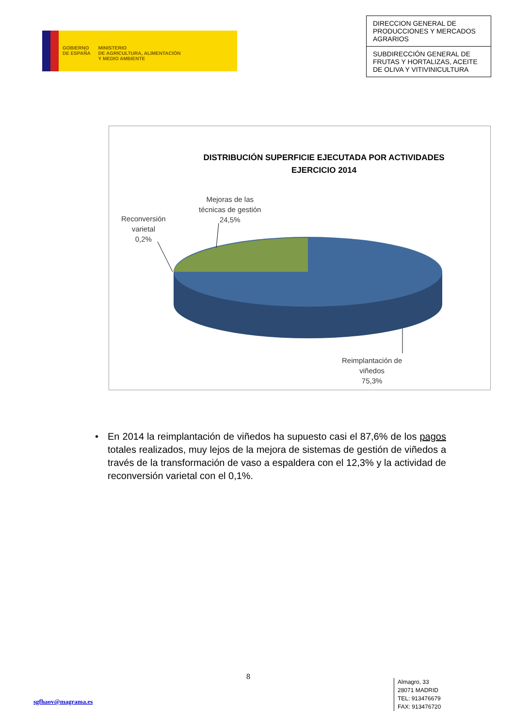GOBIERNO
DE ESPAÑA
MINISTERIO
DE AGRICULTURA, ALIMENTACIÓN
Y MEDIO AMBIENTE
DIRECCION GENERAL DE PRODUCCIONES Y MERCADOS AGRARIOS
SUBDIRECCIÓN GENERAL DE FRUTAS Y HORTALIZAS, ACEITE DE OLIVA Y VITIVINICULTURA
DISTRIBUCIÓN SUPERFICIE EJECUTADA POR ACTIVIDADES
EJERCICIO 2014
Mejoras de las
técnicas de gestión
24,5%
Reconversión
varietal
0,2%
Reimplantación de
viñedos
75,3%
• En 2014 la reimplantación de viñedos ha supuesto casi el 87,6% de los pagos totales realizados, muy lejos de la mejora de sistemas de gestión de viñedos a través de la transformación de vaso a espaldera con el 12,3% y la actividad de reconversión varietal con el 0,1%.
8
sgfhaov@magrama.es
Almagro, 33
28071 MADRID
TEL: 913476679
FAX: 913476720